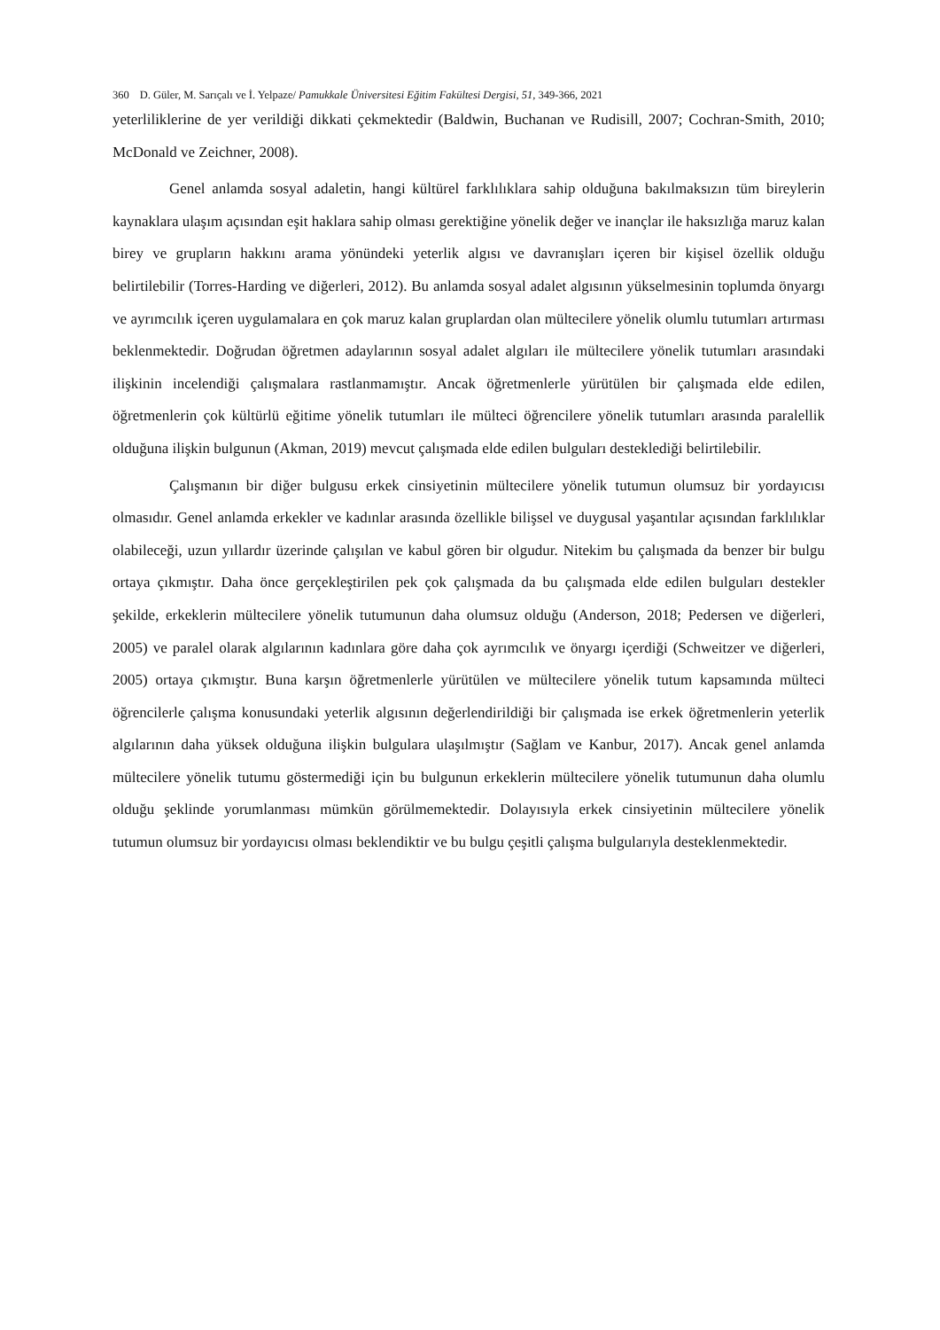360 D. Güler, M. Sarıçalı ve İ. Yelpaze/ Pamukkale Üniversitesi Eğitim Fakültesi Dergisi, 51, 349-366, 2021
yeterliliklerine de yer verildiği dikkati çekmektedir (Baldwin, Buchanan ve Rudisill, 2007; Cochran-Smith, 2010; McDonald ve Zeichner, 2008).
Genel anlamda sosyal adaletin, hangi kültürel farklılıklara sahip olduğuna bakılmaksızın tüm bireylerin kaynaklara ulaşım açısından eşit haklara sahip olması gerektiğine yönelik değer ve inançlar ile haksızlığa maruz kalan birey ve grupların hakkını arama yönündeki yeterlik algısı ve davranışları içeren bir kişisel özellik olduğu belirtilebilir (Torres-Harding ve diğerleri, 2012). Bu anlamda sosyal adalet algısının yükselmesinin toplumda önyargı ve ayrımcılık içeren uygulamalara en çok maruz kalan gruplardan olan mültecilere yönelik olumlu tutumları artırması beklenmektedir. Doğrudan öğretmen adaylarının sosyal adalet algıları ile mültecilere yönelik tutumları arasındaki ilişkinin incelendiği çalışmalara rastlanmamıştır. Ancak öğretmenlerle yürütülen bir çalışmada elde edilen, öğretmenlerin çok kültürlü eğitime yönelik tutumları ile mülteci öğrencilere yönelik tutumları arasında paralellik olduğuna ilişkin bulgunun (Akman, 2019) mevcut çalışmada elde edilen bulguları desteklediği belirtilebilir.
Çalışmanın bir diğer bulgusu erkek cinsiyetinin mültecilere yönelik tutumun olumsuz bir yordayıcısı olmasıdır. Genel anlamda erkekler ve kadınlar arasında özellikle bilişsel ve duygusal yaşantılar açısından farklılıklar olabileceği, uzun yıllardır üzerinde çalışılan ve kabul gören bir olgudur. Nitekim bu çalışmada da benzer bir bulgu ortaya çıkmıştır. Daha önce gerçekleştirilen pek çok çalışmada da bu çalışmada elde edilen bulguları destekler şekilde, erkeklerin mültecilere yönelik tutumunun daha olumsuz olduğu (Anderson, 2018; Pedersen ve diğerleri, 2005) ve paralel olarak algılarının kadınlara göre daha çok ayrımcılık ve önyargı içerdiği (Schweitzer ve diğerleri, 2005) ortaya çıkmıştır. Buna karşın öğretmenlerle yürütülen ve mültecilere yönelik tutum kapsamında mülteci öğrencilerle çalışma konusundaki yeterlik algısının değerlendirildiği bir çalışmada ise erkek öğretmenlerin yeterlik algılarının daha yüksek olduğuna ilişkin bulgulara ulaşılmıştır (Sağlam ve Kanbur, 2017). Ancak genel anlamda mültecilere yönelik tutumu göstermediği için bu bulgunun erkeklerin mültecilere yönelik tutumunun daha olumlu olduğu şeklinde yorumlanması mümkün görülmemektedir. Dolayısıyla erkek cinsiyetinin mültecilere yönelik tutumun olumsuz bir yordayıcısı olması beklendiktir ve bu bulgu çeşitli çalışma bulgularıyla desteklenmektedir.